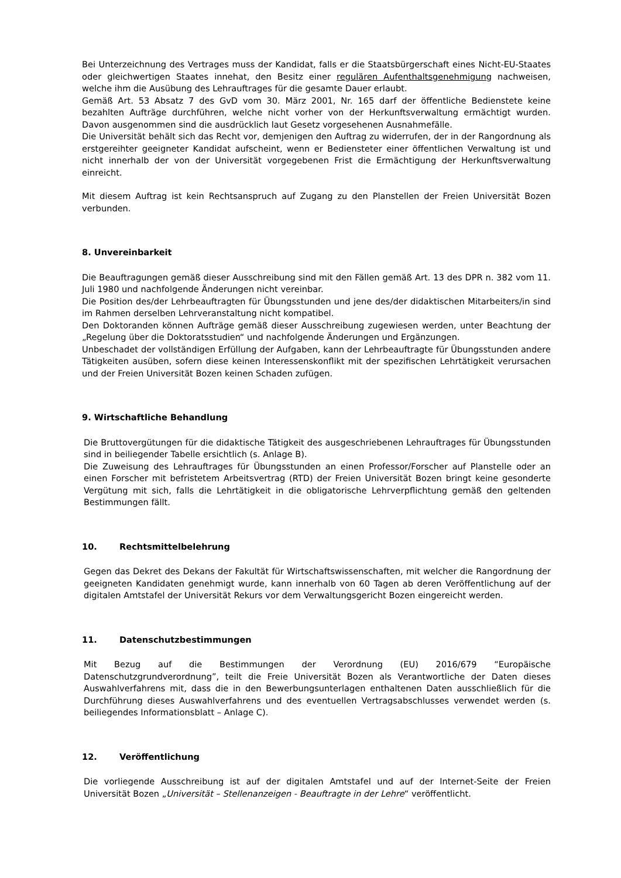Bei Unterzeichnung des Vertrages muss der Kandidat, falls er die Staatsbürgerschaft eines Nicht-EU-Staates oder gleichwertigen Staates innehat, den Besitz einer regulären Aufenthaltsgenehmigung nachweisen, welche ihm die Ausübung des Lehrauftrages für die gesamte Dauer erlaubt.
Gemäß Art. 53 Absatz 7 des GvD vom 30. März 2001, Nr. 165 darf der öffentliche Bedienstete keine bezahlten Aufträge durchführen, welche nicht vorher von der Herkunftsverwaltung ermächtigt wurden. Davon ausgenommen sind die ausdrücklich laut Gesetz vorgesehenen Ausnahmefälle.
Die Universität behält sich das Recht vor, demjenigen den Auftrag zu widerrufen, der in der Rangordnung als erstgereihter geeigneter Kandidat aufscheint, wenn er Bediensteter einer öffentlichen Verwaltung ist und nicht innerhalb der von der Universität vorgegebenen Frist die Ermächtigung der Herkunftsverwaltung einreicht.
Mit diesem Auftrag ist kein Rechtsanspruch auf Zugang zu den Planstellen der Freien Universität Bozen verbunden.
8. Unvereinbarkeit
Die Beauftragungen gemäß dieser Ausschreibung sind mit den Fällen gemäß Art. 13 des DPR n. 382 vom 11. Juli 1980 und nachfolgende Änderungen nicht vereinbar.
Die Position des/der Lehrbeauftragten für Übungsstunden und jene des/der didaktischen Mitarbeiters/in sind im Rahmen derselben Lehrveranstaltung nicht kompatibel.
Den Doktoranden können Aufträge gemäß dieser Ausschreibung zugewiesen werden, unter Beachtung der „Regelung über die Doktoratsstudien“ und nachfolgende Änderungen und Ergänzungen.
Unbeschadet der vollständigen Erfüllung der Aufgaben, kann der Lehrbeauftragte für Übungsstunden andere Tätigkeiten ausüben, sofern diese keinen Interessenskonflikt mit der spezifischen Lehrtätigkeit verursachen und der Freien Universität Bozen keinen Schaden zufügen.
9. Wirtschaftliche Behandlung
Die Bruttovergütungen für die didaktische Tätigkeit des ausgeschriebenen Lehrauftrages für Übungsstunden sind in beiliegender Tabelle ersichtlich (s. Anlage B).
Die Zuweisung des Lehrauftrages für Übungsstunden an einen Professor/Forscher auf Planstelle oder an einen Forscher mit befristetem Arbeitsvertrag (RTD) der Freien Universität Bozen bringt keine gesonderte Vergütung mit sich, falls die Lehrtätigkeit in die obligatorische Lehrverpflichtung gemäß den geltenden Bestimmungen fällt.
10. Rechtsmittelbelehrung
Gegen das Dekret des Dekans der Fakultät für Wirtschaftswissenschaften, mit welcher die Rangordnung der geeigneten Kandidaten genehmigt wurde, kann innerhalb von 60 Tagen ab deren Veröffentlichung auf der digitalen Amtstafel der Universität Rekurs vor dem Verwaltungsgericht Bozen eingereicht werden.
11. Datenschutzbestimmungen
Mit Bezug auf die Bestimmungen der Verordnung (EU) 2016/679 “Europäische Datenschutzgrundverordnung”, teilt die Freie Universität Bozen als Verantwortliche der Daten dieses Auswahlverfahrens mit, dass die in den Bewerbungsunterlagen enthaltenen Daten ausschließlich für die Durchführung dieses Auswahlverfahrens und des eventuellen Vertragsabschlusses verwendet werden (s. beiliegendes Informationsblatt – Anlage C).
12. Veröffentlichung
Die vorliegende Ausschreibung ist auf der digitalen Amtstafel und auf der Internet-Seite der Freien Universität Bozen „Universität – Stellenanzeigen - Beauftragte in der Lehre“ veröffentlicht.